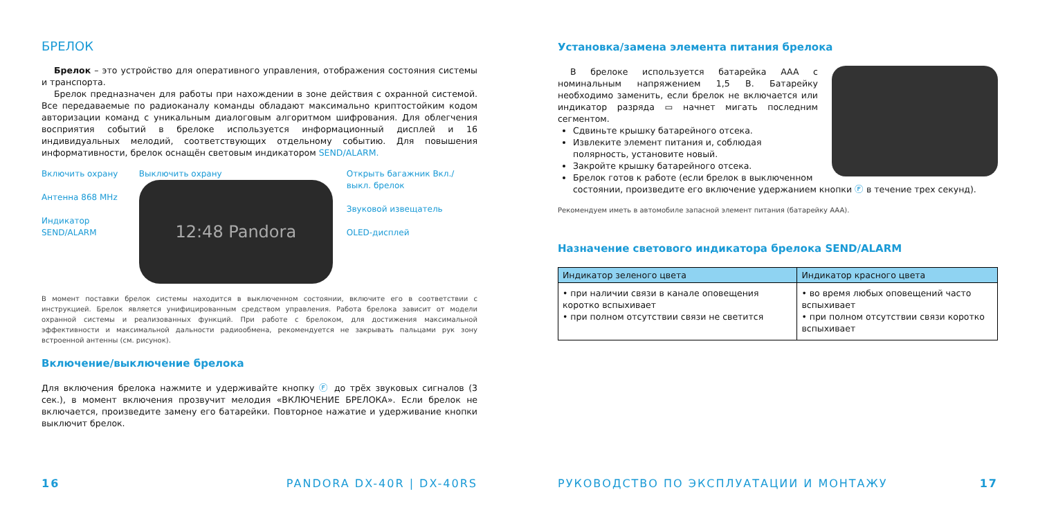БРЕЛОК
Брелок – это устройство для оперативного управления, отображения состояния системы и транспорта.
Брелок предназначен для работы при нахождении в зоне действия с охранной системой. Все передаваемые по радиоканалу команды обладают максимально криптостойким кодом авторизации команд с уникальным диалоговым алгоритмом шифрования. Для облегчения восприятия событий в брелоке используется информационный дисплей и 16 индивидуальных мелодий, соответствующих отдельному событию. Для повышения информативности, брелок оснащён световым индикатором SEND/ALARM.
Включить охрану
Антенна 868 MHz
Индикатор SEND/ALARM
Выключить охрану
12:48 Pandora
Открыть багажник Вкл./выкл. брелок
Звуковой извещатель
OLED-дисплей
В момент поставки брелок системы находится в выключенном состоянии, включите его в соответствии с инструкцией. Брелок является унифицированным средством управления. Работа брелока зависит от модели охранной системы и реализованных функций. При работе с брелоком, для достижения максимальной эффективности и максимальной дальности радиообмена, рекомендуется не закрывать пальцами рук зону встроенной антенны (см. рисунок).
Включение/выключение брелока
Для включения брелока нажмите и удерживайте кнопку Ⓕ до трёх звуковых сигналов (3 сек.), в момент включения прозвучит мелодия «ВКЛЮЧЕНИЕ БРЕЛОКА». Если брелок не включается, произведите замену его батарейки. Повторное нажатие и удерживание кнопки выключит брелок.
16 PANDORA DX-40R | DX-40RS
Установка/замена элемента питания брелока
В брелоке используется батарейка AAA с номинальным напряжением 1,5 В. Батарейку необходимо заменить, если брелок не включается или индикатор разряда ▭ начнет мигать последним сегментом.
Сдвиньте крышку батарейного отсека.
Извлеките элемент питания и, соблюдая полярность, установите новый.
Закройте крышку батарейного отсека.
Брелок готов к работе (если брелок в выключенном состоянии, произведите его включение удержанием кнопки Ⓕ в течение трех секунд).
Рекомендуем иметь в автомобиле запасной элемент питания (батарейку AAA).
Назначение светового индикатора брелока SEND/ALARM
| Индикатор зеленого цвета | Индикатор красного цвета |
| --- | --- |
| • при наличии связи в канале оповещения коротко вспыхивает • при полном отсутствии связи не светится | • во время любых оповещений часто вспыхивает • при полном отсутствии связи коротко вспыхивает |
РУКОВОДСТВО ПО ЭКСПЛУАТАЦИИ И МОНТАЖУ
17